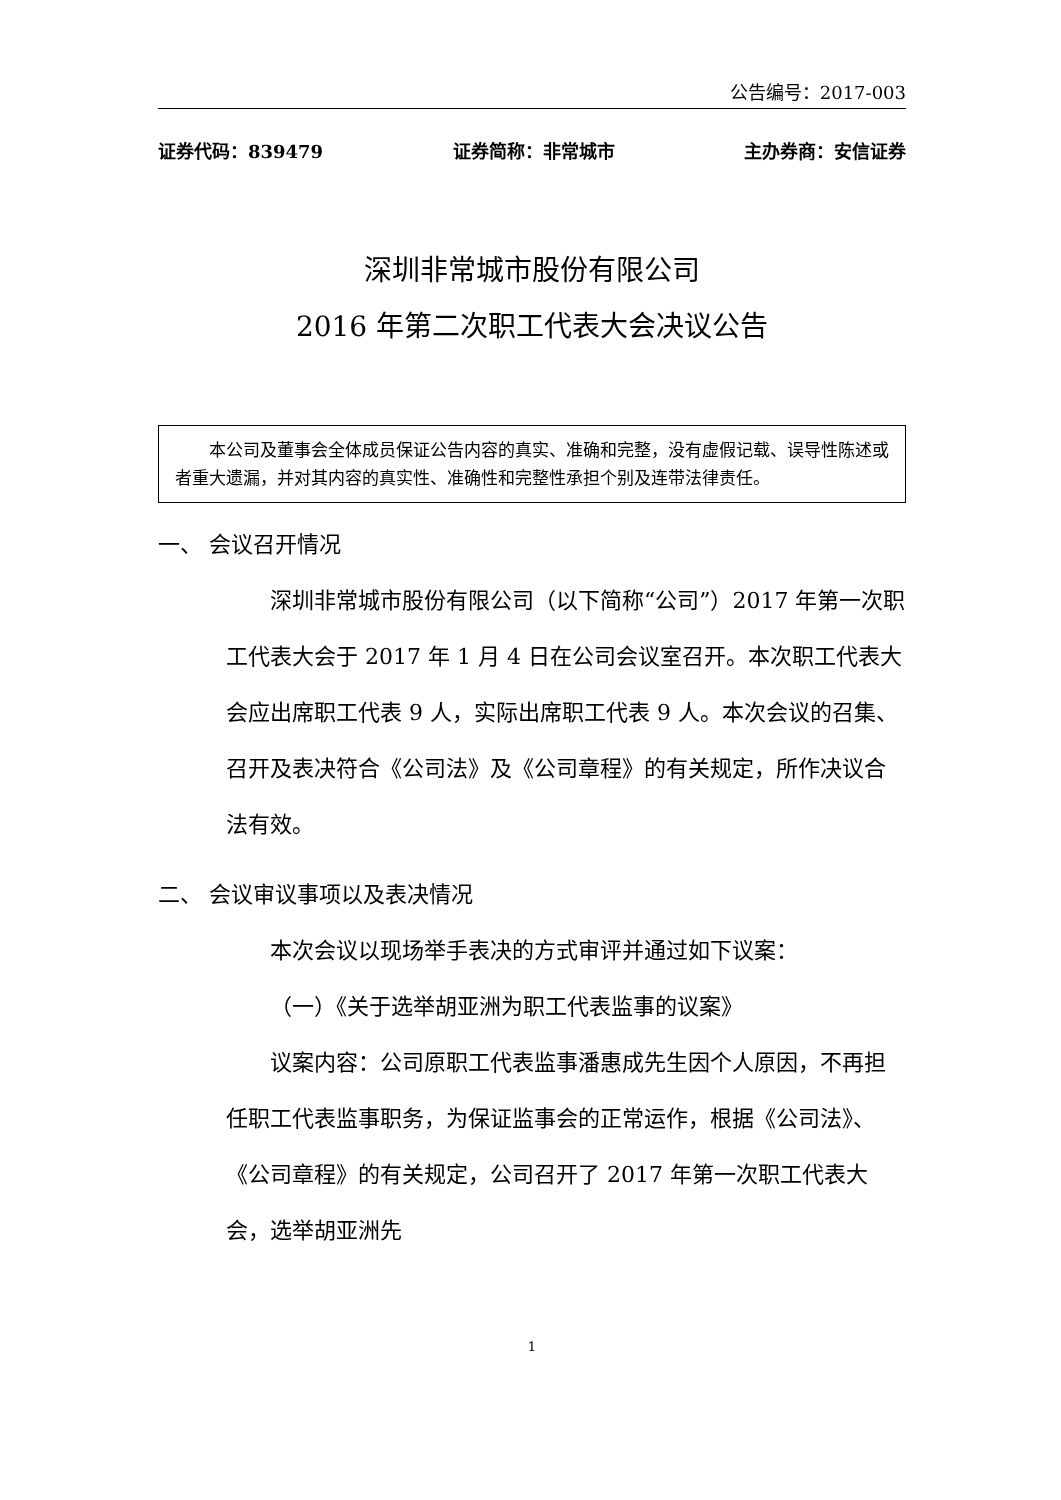公告编号：2017-003
证券代码：839479 证券简称：非常城市 主办券商：安信证券
深圳非常城市股份有限公司
2016 年第二次职工代表大会决议公告
本公司及董事会全体成员保证公告内容的真实、准确和完整，没有虚假记载、误导性陈述或者重大遗漏，并对其内容的真实性、准确性和完整性承担个别及连带法律责任。
一、 会议召开情况
深圳非常城市股份有限公司（以下简称“公司”）2017 年第一次职工代表大会于 2017 年 1 月 4 日在公司会议室召开。本次职工代表大会应出席职工代表 9 人，实际出席职工代表 9 人。本次会议的召集、召开及表决符合《公司法》及《公司章程》的有关规定，所作决议合法有效。
二、 会议审议事项以及表决情况
本次会议以现场举手表决的方式审评并通过如下议案：
（一）《关于选举胡亚洲为职工代表监事的议案》
议案内容：公司原职工代表监事潘惠成先生因个人原因，不再担任职工代表监事职务，为保证监事会的正常运作，根据《公司法》、《公司章程》的有关规定，公司召开了 2017 年第一次职工代表大会，选举胡亚洲先
1